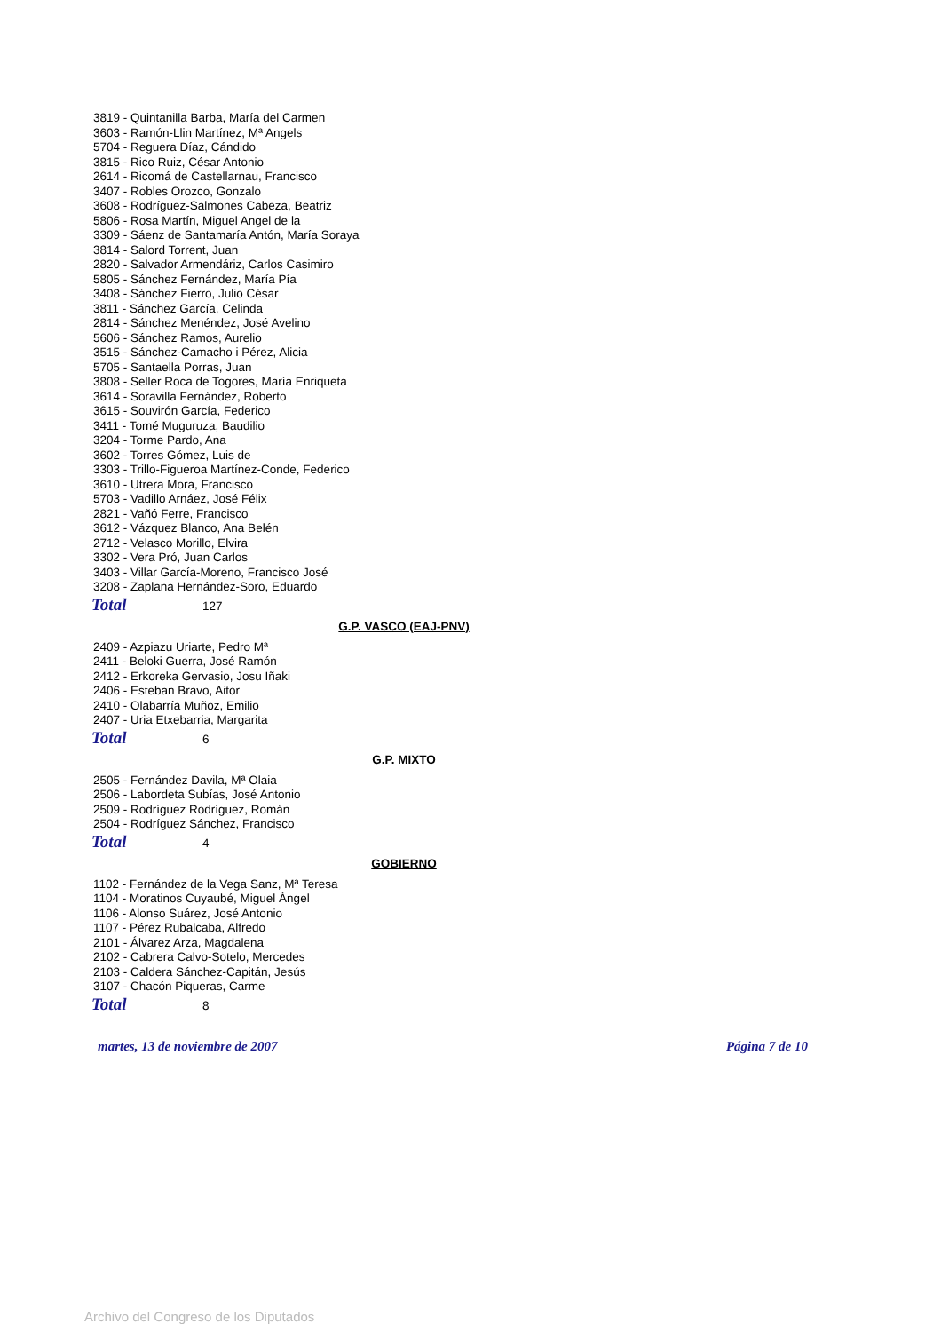3819 - Quintanilla Barba, María del Carmen
3603 - Ramón-Llin Martínez, Mª Angels
5704 - Reguera Díaz, Cándido
3815 - Rico Ruiz, César Antonio
2614 - Ricomá de Castellarnau, Francisco
3407 - Robles Orozco, Gonzalo
3608 - Rodríguez-Salmones Cabeza, Beatriz
5806 - Rosa Martín, Miguel Angel de la
3309 - Sáenz de Santamaría Antón, María Soraya
3814 - Salord Torrent, Juan
2820 - Salvador Armendáriz, Carlos Casimiro
5805 - Sánchez Fernández, María Pía
3408 - Sánchez Fierro, Julio César
3811 - Sánchez García, Celinda
2814 - Sánchez Menéndez, José Avelino
5606 - Sánchez Ramos, Aurelio
3515 - Sánchez-Camacho i Pérez, Alicia
5705 - Santaella Porras, Juan
3808 - Seller Roca de Togores, María Enriqueta
3614 - Soravilla Fernández, Roberto
3615 - Souvirón García, Federico
3411 - Tomé Muguruza, Baudilio
3204 - Torme Pardo, Ana
3602 - Torres Gómez, Luis de
3303 - Trillo-Figueroa Martínez-Conde, Federico
3610 - Utrera Mora, Francisco
5703 - Vadillo Arnáez, José Félix
2821 - Vañó Ferre, Francisco
3612 - Vázquez Blanco, Ana Belén
2712 - Velasco Morillo, Elvira
3302 - Vera Pró, Juan Carlos
3403 - Villar García-Moreno, Francisco José
3208 - Zaplana Hernández-Soro, Eduardo
Total 127
G.P. VASCO (EAJ-PNV)
2409 - Azpiazu Uriarte, Pedro Mª
2411 - Beloki Guerra, José Ramón
2412 - Erkoreka Gervasio, Josu Iñaki
2406 - Esteban Bravo, Aitor
2410 - Olabarría Muñoz, Emilio
2407 - Uria Etxebarria, Margarita
Total 6
G.P. MIXTO
2505 - Fernández Davila, Mª Olaia
2506 - Labordeta Subías, José Antonio
2509 - Rodríguez Rodríguez, Román
2504 - Rodríguez Sánchez, Francisco
Total 4
GOBIERNO
1102 - Fernández de la Vega Sanz, Mª Teresa
1104 - Moratinos Cuyaubé, Miguel Ángel
1106 - Alonso Suárez, José Antonio
1107 - Pérez Rubalcaba, Alfredo
2101 - Álvarez Arza, Magdalena
2102 - Cabrera Calvo-Sotelo, Mercedes
2103 - Caldera Sánchez-Capitán, Jesús
3107 - Chacón Piqueras, Carme
Total 8
martes, 13 de noviembre de 2007 Página 7 de 10
Archivo del Congreso de los Diputados